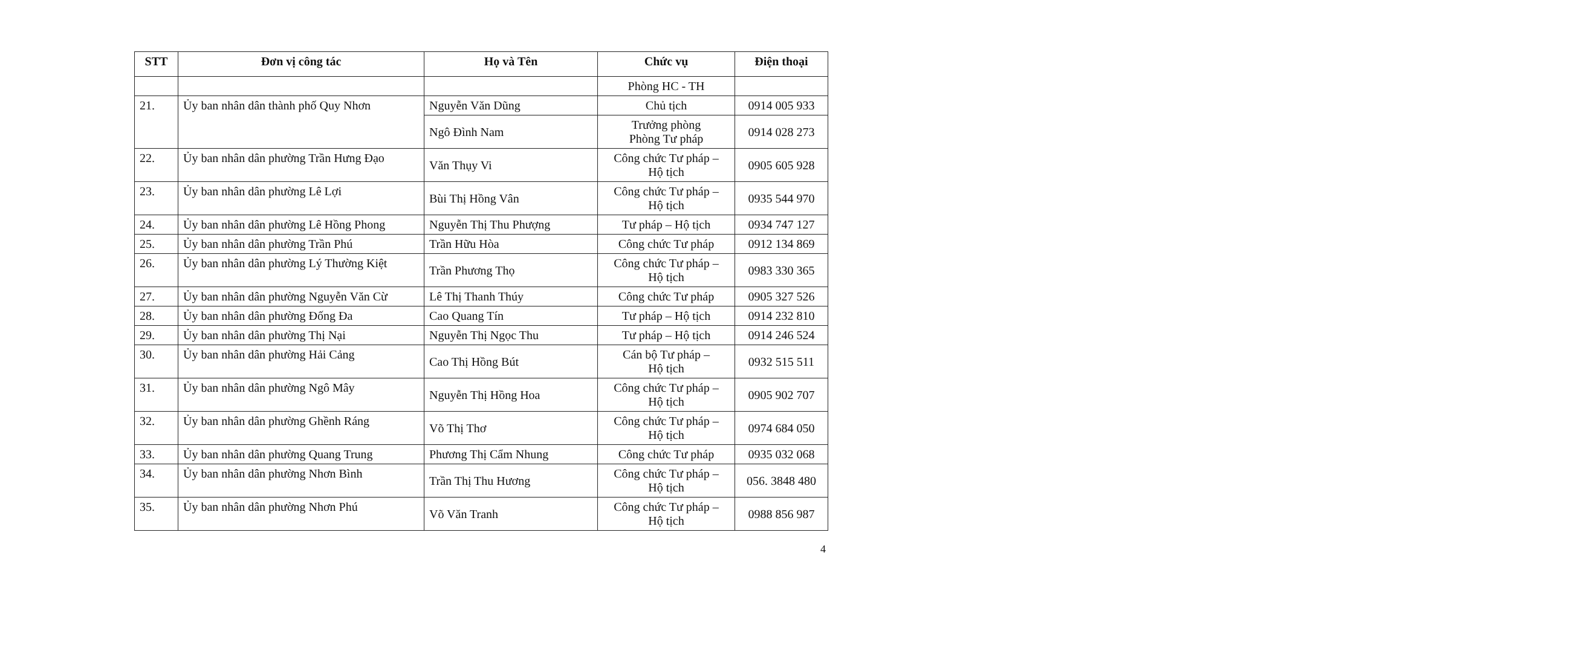| STT | Đơn vị công tác | Họ và Tên | Chức vụ | Điện thoại |
| --- | --- | --- | --- | --- |
| | | | Phòng HC - TH | |
| 21. | Ủy ban nhân dân thành phố Quy Nhơn | Nguyễn Văn Dũng | Chủ tịch | 0914 005 933 |
| | | Ngô Đình Nam | Trưởng phòng Phòng Tư pháp | 0914 028 273 |
| 22. | Ủy ban nhân dân phường Trần Hưng Đạo | Văn Thụy Vi | Công chức Tư pháp – Hộ tịch | 0905 605 928 |
| 23. | Ủy ban nhân dân phường Lê Lợi | Bùi Thị Hồng Vân | Công chức Tư pháp – Hộ tịch | 0935 544 970 |
| 24. | Ủy ban nhân dân phường Lê Hồng Phong | Nguyễn Thị Thu Phượng | Tư pháp – Hộ tịch | 0934 747 127 |
| 25. | Ủy ban nhân dân phường Trần Phú | Trần Hữu Hòa | Công chức Tư pháp | 0912 134 869 |
| 26. | Ủy ban nhân dân phường Lý Thường Kiệt | Trần Phương Thọ | Công chức Tư pháp – Hộ tịch | 0983 330 365 |
| 27. | Ủy ban nhân dân phường Nguyễn Văn Cừ | Lê Thị Thanh Thúy | Công chức Tư pháp | 0905 327 526 |
| 28. | Ủy ban nhân dân phường Đống Đa | Cao Quang Tín | Tư pháp – Hộ tịch | 0914 232 810 |
| 29. | Ủy ban nhân dân phường Thị Nại | Nguyễn Thị Ngọc Thu | Tư pháp – Hộ tịch | 0914 246 524 |
| 30. | Ủy ban nhân dân phường Hải Cảng | Cao Thị Hồng Bút | Cán bộ Tư pháp – Hộ tịch | 0932 515 511 |
| 31. | Ủy ban nhân dân phường Ngô Mây | Nguyễn Thị Hồng Hoa | Công chức Tư pháp – Hộ tịch | 0905 902 707 |
| 32. | Ủy ban nhân dân phường Ghềnh Ráng | Võ Thị Thơ | Công chức Tư pháp – Hộ tịch | 0974 684 050 |
| 33. | Ủy ban nhân dân phường Quang Trung | Phương Thị Cẩm Nhung | Công chức Tư pháp | 0935 032 068 |
| 34. | Ủy ban nhân dân phường Nhơn Bình | Trần Thị Thu Hương | Công chức Tư pháp – Hộ tịch | 056. 3848 480 |
| 35. | Ủy ban nhân dân phường Nhơn Phú | Võ Văn Tranh | Công chức Tư pháp – Hộ tịch | 0988 856 987 |
4